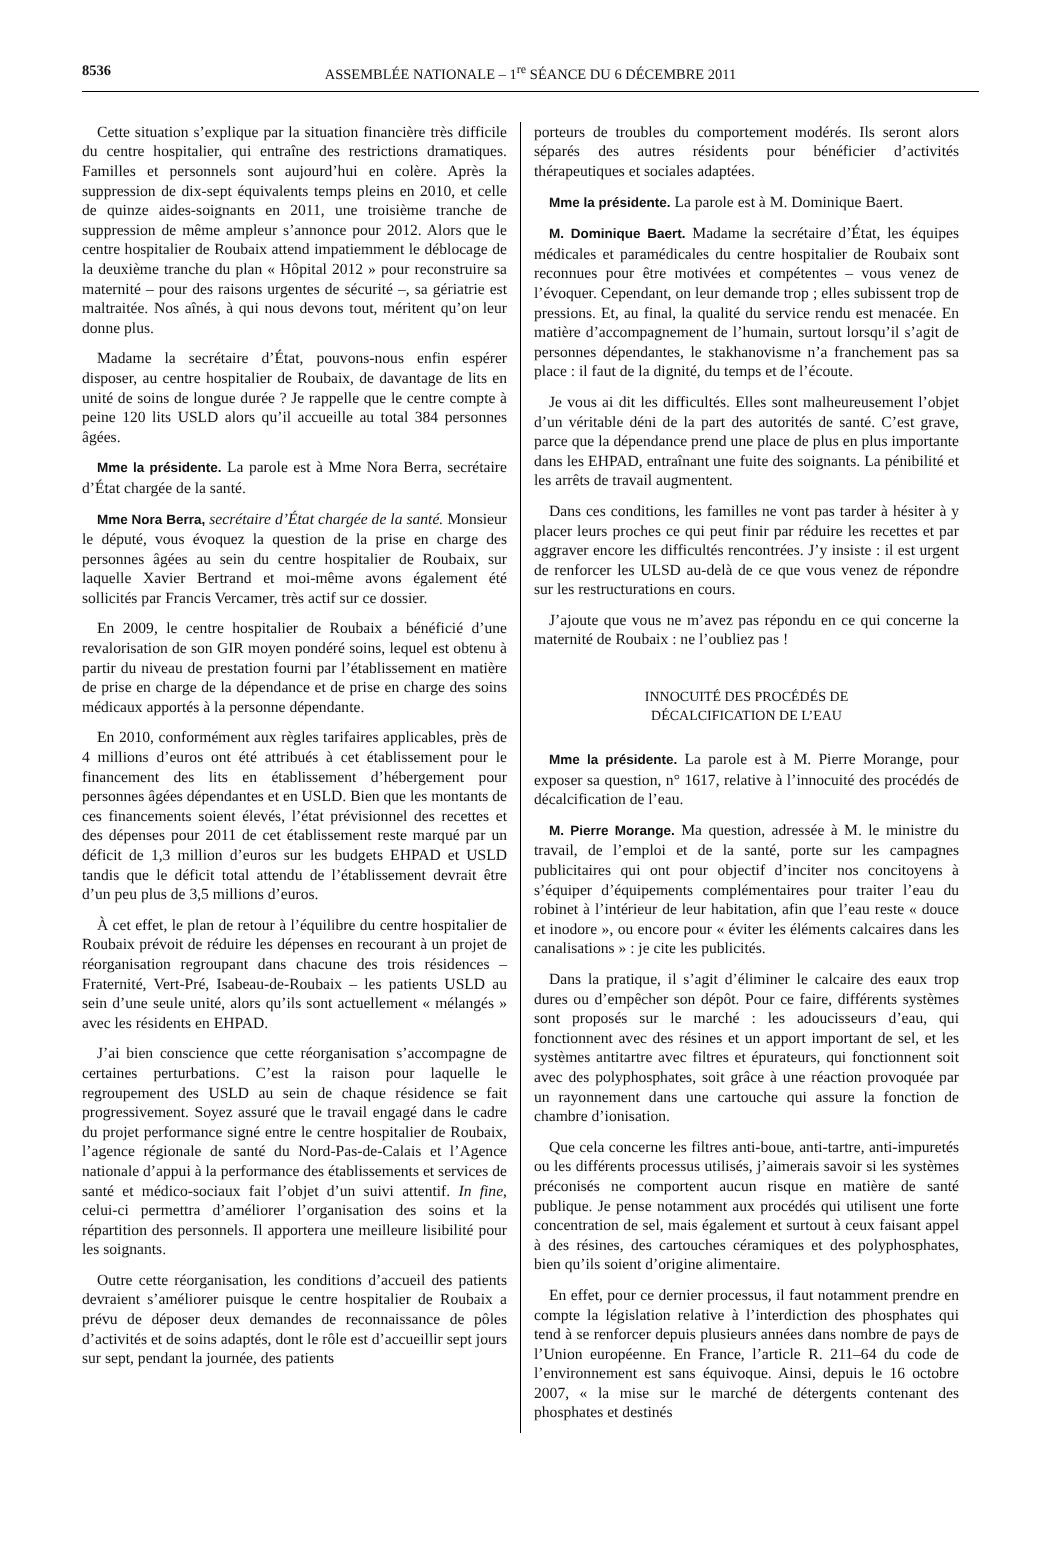8536 ASSEMBLÉE NATIONALE – 1<sup>re</sup> SÉANCE DU 6 DÉCEMBRE 2011
Cette situation s’explique par la situation financière très difficile du centre hospitalier, qui entraîne des restrictions dramatiques. Familles et personnels sont aujourd’hui en colère. Après la suppression de dix-sept équivalents temps pleins en 2010, et celle de quinze aides-soignants en 2011, une troisième tranche de suppression de même ampleur s’annonce pour 2012. Alors que le centre hospitalier de Roubaix attend impatiemment le déblocage de la deuxième tranche du plan « Hôpital 2012 » pour reconstruire sa maternité – pour des raisons urgentes de sécurité –, sa gériatrie est maltraitée. Nos aînés, à qui nous devons tout, méritent qu’on leur donne plus.
Madame la secrétaire d’État, pouvons-nous enfin espérer disposer, au centre hospitalier de Roubaix, de davantage de lits en unité de soins de longue durée ? Je rappelle que le centre compte à peine 120 lits USLD alors qu’il accueille au total 384 personnes âgées.
Mme la présidente. La parole est à Mme Nora Berra, secrétaire d’État chargée de la santé.
Mme Nora Berra, secrétaire d’État chargée de la santé. Monsieur le député, vous évoquez la question de la prise en charge des personnes âgées au sein du centre hospitalier de Roubaix, sur laquelle Xavier Bertrand et moi-même avons également été sollicités par Francis Vercamer, très actif sur ce dossier.
En 2009, le centre hospitalier de Roubaix a bénéficié d’une revalorisation de son GIR moyen pondéré soins, lequel est obtenu à partir du niveau de prestation fourni par l’établissement en matière de prise en charge de la dépendance et de prise en charge des soins médicaux apportés à la personne dépendante.
En 2010, conformément aux règles tarifaires applicables, près de 4 millions d’euros ont été attribués à cet établissement pour le financement des lits en établissement d’hébergement pour personnes âgées dépendantes et en USLD. Bien que les montants de ces financements soient élevés, l’état prévisionnel des recettes et des dépenses pour 2011 de cet établissement reste marqué par un déficit de 1,3 million d’euros sur les budgets EHPAD et USLD tandis que le déficit total attendu de l’établissement devrait être d’un peu plus de 3,5 millions d’euros.
À cet effet, le plan de retour à l’équilibre du centre hospitalier de Roubaix prévoit de réduire les dépenses en recourant à un projet de réorganisation regroupant dans chacune des trois résidences – Fraternité, Vert-Pré, Isabeau-de-Roubaix – les patients USLD au sein d’une seule unité, alors qu’ils sont actuellement « mélangés » avec les résidents en EHPAD.
J’ai bien conscience que cette réorganisation s’accompagne de certaines perturbations. C’est la raison pour laquelle le regroupement des USLD au sein de chaque résidence se fait progressivement. Soyez assuré que le travail engagé dans le cadre du projet performance signé entre le centre hospitalier de Roubaix, l’agence régionale de santé du Nord-Pas-de-Calais et l’Agence nationale d’appui à la performance des établissements et services de santé et médico-sociaux fait l’objet d’un suivi attentif. In fine, celui-ci permettra d’améliorer l’organisation des soins et la répartition des personnels. Il apportera une meilleure lisibilité pour les soignants.
Outre cette réorganisation, les conditions d’accueil des patients devraient s’améliorer puisque le centre hospitalier de Roubaix a prévu de déposer deux demandes de reconnaissance de pôles d’activités et de soins adaptés, dont le rôle est d’accueillir sept jours sur sept, pendant la journée, des patients
porteurs de troubles du comportement modérés. Ils seront alors séparés des autres résidents pour bénéficier d’activités thérapeutiques et sociales adaptées.
Mme la présidente. La parole est à M. Dominique Baert.
M. Dominique Baert. Madame la secrétaire d’État, les équipes médicales et paramédicales du centre hospitalier de Roubaix sont reconnues pour être motivées et compétentes – vous venez de l’évoquer. Cependant, on leur demande trop ; elles subissent trop de pressions. Et, au final, la qualité du service rendu est menacée. En matière d’accompagnement de l’humain, surtout lorsqu’il s’agit de personnes dépendantes, le stakhanovisme n’a franchement pas sa place : il faut de la dignité, du temps et de l’écoute.
Je vous ai dit les difficultés. Elles sont malheureusement l’objet d’un véritable déni de la part des autorités de santé. C’est grave, parce que la dépendance prend une place de plus en plus importante dans les EHPAD, entraînant une fuite des soignants. La pénibilité et les arrêts de travail augmentent.
Dans ces conditions, les familles ne vont pas tarder à hésiter à y placer leurs proches ce qui peut finir par réduire les recettes et par aggraver encore les difficultés rencontrées. J’y insiste : il est urgent de renforcer les ULSD au-delà de ce que vous venez de répondre sur les restructurations en cours.
J’ajoute que vous ne m’avez pas répondu en ce qui concerne la maternité de Roubaix : ne l’oubliez pas !
INNOCUITÉ DES PROCÉDÉS DE
DÉCALCIFICATION DE L’EAU
Mme la présidente. La parole est à M. Pierre Morange, pour exposer sa question, n° 1617, relative à l’innocuité des procédés de décalcification de l’eau.
M. Pierre Morange. Ma question, adressée à M. le ministre du travail, de l’emploi et de la santé, porte sur les campagnes publicitaires qui ont pour objectif d’inciter nos concitoyens à s’équiper d’équipements complémentaires pour traiter l’eau du robinet à l’intérieur de leur habitation, afin que l’eau reste « douce et inodore », ou encore pour « éviter les éléments calcaires dans les canalisations » : je cite les publicités.
Dans la pratique, il s’agit d’éliminer le calcaire des eaux trop dures ou d’empêcher son dépôt. Pour ce faire, différents systèmes sont proposés sur le marché : les adoucisseurs d’eau, qui fonctionnent avec des résines et un apport important de sel, et les systèmes antitartre avec filtres et épurateurs, qui fonctionnent soit avec des polyphosphates, soit grâce à une réaction provoquée par un rayonnement dans une cartouche qui assure la fonction de chambre d’ionisation.
Que cela concerne les filtres anti-boue, anti-tartre, anti-impuretés ou les différents processus utilisés, j’aimerais savoir si les systèmes préconisés ne comportent aucun risque en matière de santé publique. Je pense notamment aux procédés qui utilisent une forte concentration de sel, mais également et surtout à ceux faisant appel à des résines, des cartouches céramiques et des polyphosphates, bien qu’ils soient d’origine alimentaire.
En effet, pour ce dernier processus, il faut notamment prendre en compte la législation relative à l’interdiction des phosphates qui tend à se renforcer depuis plusieurs années dans nombre de pays de l’Union européenne. En France, l’article R. 211–64 du code de l’environnement est sans équivoque. Ainsi, depuis le 16 octobre 2007, « la mise sur le marché de détergents contenant des phosphates et destinés